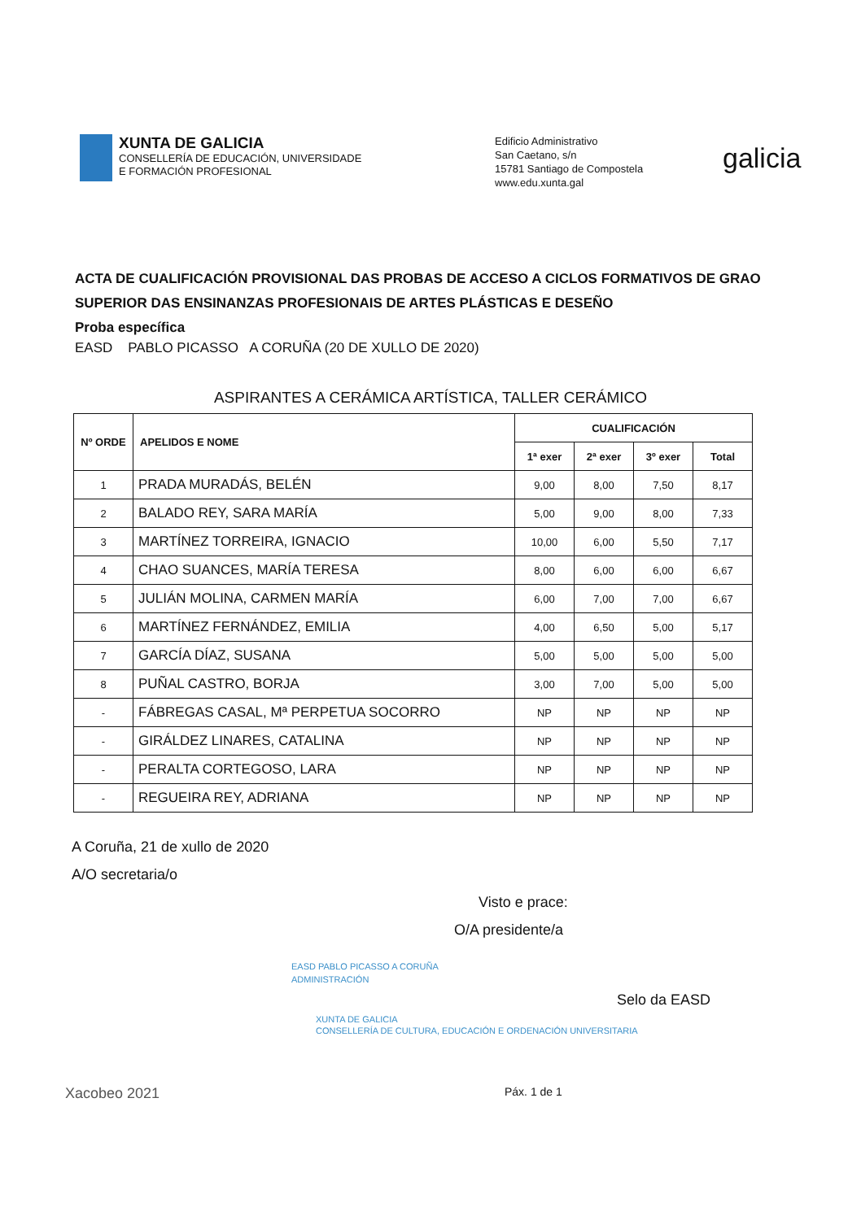XUNTA DE GALICIA
CONSELLERÍA DE EDUCACIÓN, UNIVERSIDADE
E FORMACIÓN PROFESIONAL
Edificio Administrativo
San Caetano, s/n
15781 Santiago de Compostela
www.edu.xunta.gal
galicia
ACTA DE CUALIFICACIÓN PROVISIONAL DAS PROBAS DE ACCESO A CICLOS FORMATIVOS DE GRAO SUPERIOR DAS ENSINANZAS PROFESIONAIS DE ARTES PLÁSTICAS E DESEÑO
Proba específica
EASD PABLO PICASSO A CORUÑA (20 DE XULLO DE 2020)
ASPIRANTES A CERÁMICA ARTÍSTICA, TALLER CERÁMICO
| Nº ORDE | APELIDOS E NOME | CUALIFICACIÓN | | | |
| --- | --- | --- | --- | --- | --- |
| | | 1ª exer | 2ª exer | 3º exer | Total |
| 1 | PRADA MURADÁS, BELÉN | 9,00 | 8,00 | 7,50 | 8,17 |
| 2 | BALADO REY, SARA MARÍA | 5,00 | 9,00 | 8,00 | 7,33 |
| 3 | MARTÍNEZ TORREIRA, IGNACIO | 10,00 | 6,00 | 5,50 | 7,17 |
| 4 | CHAO SUANCES, MARÍA TERESA | 8,00 | 6,00 | 6,00 | 6,67 |
| 5 | JULIÁN MOLINA, CARMEN MARÍA | 6,00 | 7,00 | 7,00 | 6,67 |
| 6 | MARTÍNEZ FERNÁNDEZ, EMILIA | 4,00 | 6,50 | 5,00 | 5,17 |
| 7 | GARCÍA DÍAZ, SUSANA | 5,00 | 5,00 | 5,00 | 5,00 |
| 8 | PUÑAL CASTRO, BORJA | 3,00 | 7,00 | 5,00 | 5,00 |
| - | FÁBREGAS CASAL, Mª PERPETUA SOCORRO | NP | NP | NP | NP |
| - | GIRÁLDEZ LINARES, CATALINA | NP | NP | NP | NP |
| - | PERALTA CORTEGOSO, LARA | NP | NP | NP | NP |
| - | REGUEIRA REY, ADRIANA | NP | NP | NP | NP |
A Coruña, 21 de xullo de 2020
A/O secretaria/o
Visto e prace:
O/A presidente/a
EASD PABLO PICASSO A CORUÑA
ADMINISTRACIÓN
Selo da EASD
XUNTA DE GALICIA
CONSELLERÍA DE CULTURA, EDUCACIÓN E ORDENACIÓN UNIVERSITARIA
Xacobeo 2021
Páx. 1 de 1